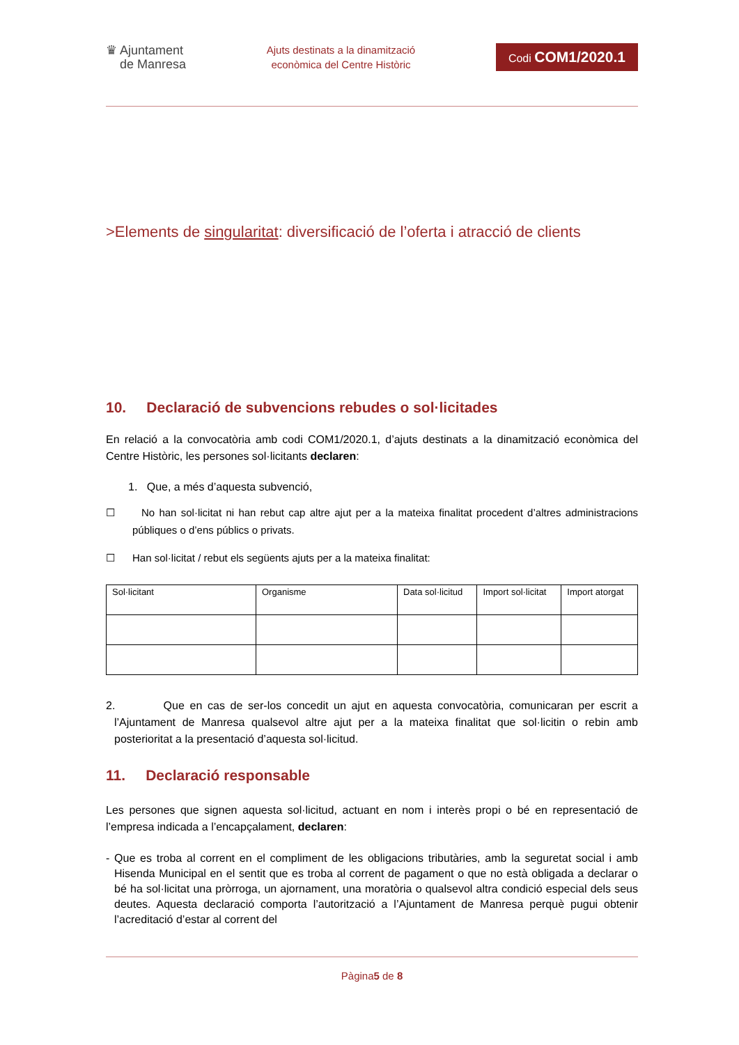♛ Ajuntament
de Manresa
Ajuts destinats a la dinamització
econòmica del Centre Històric
Codi COM1/2020.1
>Elements de singularitat: diversificació de l’oferta i atracció de clients
10. Declaració de subvencions rebudes o sol·licitades
En relació a la convocatòria amb codi COM1/2020.1, d’ajuts destinats a la dinamització econòmica del Centre Històric, les persones sol·licitants declaren:
1. Que, a més d’aquesta subvenció,
☐ No han sol·licitat ni han rebut cap altre ajut per a la mateixa finalitat procedent d’altres administracions públiques o d’ens públics o privats.
☐ Han sol·licitat / rebut els següents ajuts per a la mateixa finalitat:
| Sol·licitant | Organisme | Data sol·licitud | Import sol·licitat | Import atorgat |
2. Que en cas de ser-los concedit un ajut en aquesta convocatòria, comunicaran per escrit a l’Ajuntament de Manresa qualsevol altre ajut per a la mateixa finalitat que sol·licitin o rebin amb posterioritat a la presentació d’aquesta sol·licitud.
11. Declaració responsable
Les persones que signen aquesta sol·licitud, actuant en nom i interès propi o bé en representació de l’empresa indicada a l’encapçalament, declaren:
- Que es troba al corrent en el compliment de les obligacions tributàries, amb la seguretat social i amb Hisenda Municipal en el sentit que es troba al corrent de pagament o que no està obligada a declarar o bé ha sol·licitat una pròrroga, un ajornament, una moratòria o qualsevol altra condició especial dels seus deutes. Aquesta declaració comporta l’autorització a l’Ajuntament de Manresa perquè pugui obtenir l’acreditació d’estar al corrent del
Pàgina5 de 8